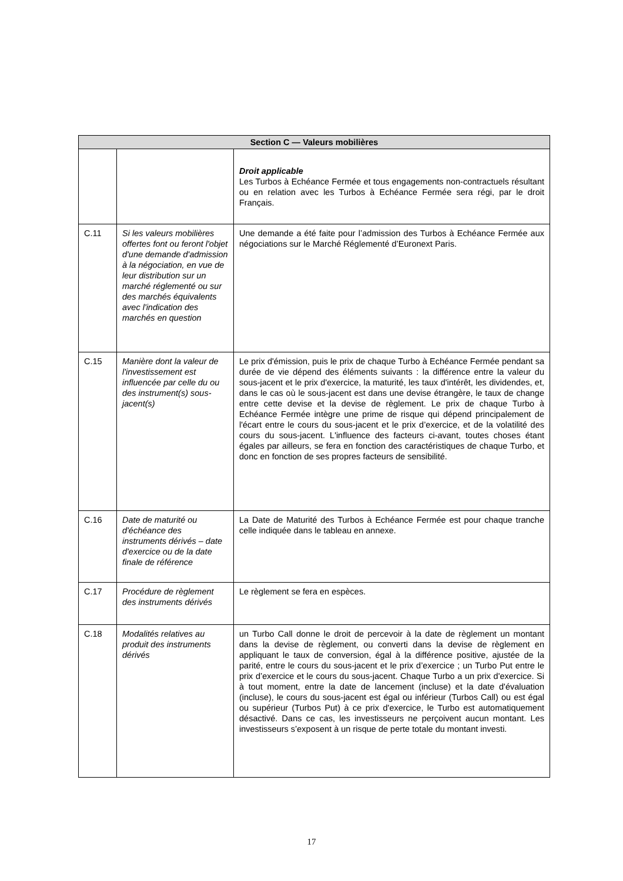| Section C — Valeurs mobilières | | |
| --- | --- | --- |
| | | Droit applicable Les Turbos à Echéance Fermée et tous engagements non-contractuels résultant ou en relation avec les Turbos à Echéance Fermée sera régi, par le droit Français. |
| C.11 | Si les valeurs mobilières offertes font ou feront l'objet d'une demande d'admission à la négociation, en vue de leur distribution sur un marché réglementé ou sur des marchés équivalents avec l'indication des marchés en question | Une demande a été faite pour l’admission des Turbos à Echéance Fermée aux négociations sur le Marché Réglementé d’Euronext Paris. |
| C.15 | Manière dont la valeur de l'investissement est influencée par celle du ou des instrument(s) sous-jacent(s) | Le prix d'émission, puis le prix de chaque Turbo à Echéance Fermée pendant sa durée de vie dépend des éléments suivants : la différence entre la valeur du sous-jacent et le prix d'exercice, la maturité, les taux d'intérêt, les dividendes, et, dans le cas où le sous-jacent est dans une devise étrangère, le taux de change entre cette devise et la devise de règlement. Le prix de chaque Turbo à Echéance Fermée intègre une prime de risque qui dépend principalement de l'écart entre le cours du sous-jacent et le prix d’exercice, et de la volatilité des cours du sous-jacent. L'influence des facteurs ci-avant, toutes choses étant égales par ailleurs, se fera en fonction des caractéristiques de chaque Turbo, et donc en fonction de ses propres facteurs de sensibilité. |
| C.16 | Date de maturité ou d'échéance des instruments dérivés – date d'exercice ou de la date finale de référence | La Date de Maturité des Turbos à Echéance Fermée est pour chaque tranche celle indiquée dans le tableau en annexe. |
| C.17 | Procédure de règlement des instruments dérivés | Le règlement se fera en espèces. |
| C.18 | Modalités relatives au produit des instruments dérivés | un Turbo Call donne le droit de percevoir à la date de règlement un montant dans la devise de règlement, ou converti dans la devise de règlement en appliquant le taux de conversion, égal à la différence positive, ajustée de la parité, entre le cours du sous-jacent et le prix d’exercice ; un Turbo Put entre le prix d’exercice et le cours du sous-jacent. Chaque Turbo a un prix d'exercice. Si à tout moment, entre la date de lancement (incluse) et la date d'évaluation (incluse), le cours du sous-jacent est égal ou inférieur (Turbos Call) ou est égal ou supérieur (Turbos Put) à ce prix d'exercice, le Turbo est automatiquement désactivé. Dans ce cas, les investisseurs ne perçoivent aucun montant. Les investisseurs s’exposent à un risque de perte totale du montant investi. |
17